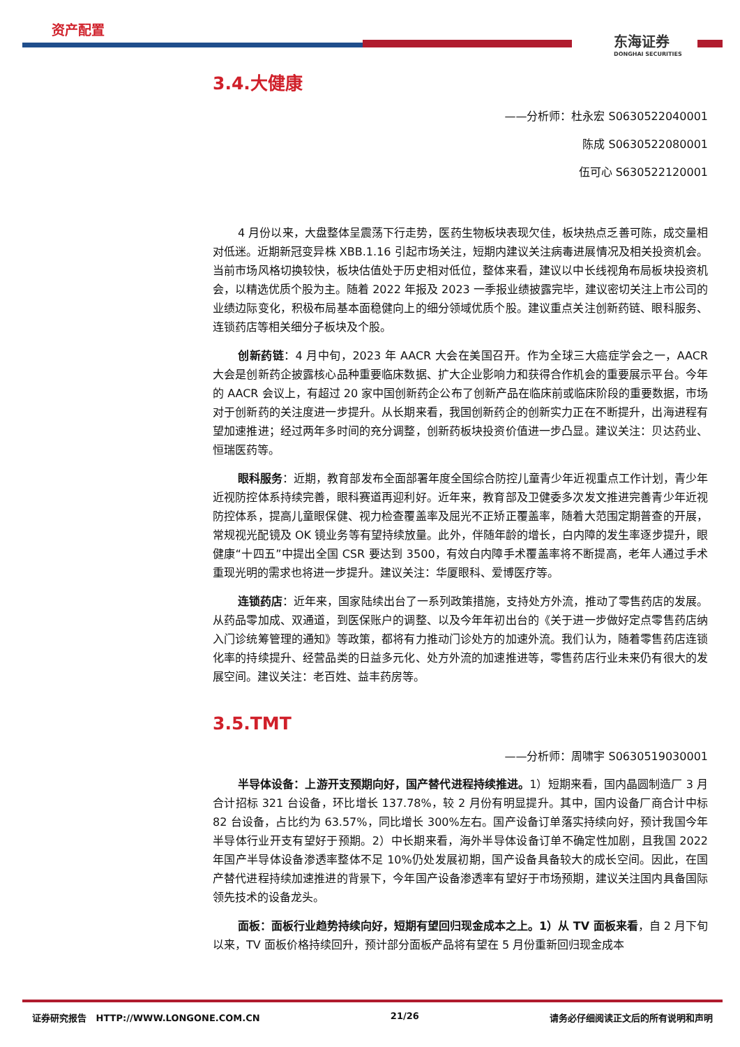资产配置
东海证券
DONGHAI SECURITIES
3.4.大健康
——分析师：杜永宏 S0630522040001
陈成 S0630522080001
伍可心 S630522120001
4 月份以来，大盘整体呈震荡下行走势，医药生物板块表现欠佳，板块热点乏善可陈，成交量相对低迷。近期新冠变异株 XBB.1.16 引起市场关注，短期内建议关注病毒进展情况及相关投资机会。当前市场风格切换较快，板块估值处于历史相对低位，整体来看，建议以中长线视角布局板块投资机会，以精选优质个股为主。随着 2022 年报及 2023 一季报业绩披露完毕，建议密切关注上市公司的业绩边际变化，积极布局基本面稳健向上的细分领域优质个股。建议重点关注创新药链、眼科服务、连锁药店等相关细分子板块及个股。
创新药链：4 月中旬，2023 年 AACR 大会在美国召开。作为全球三大癌症学会之一，AACR 大会是创新药企披露核心品种重要临床数据、扩大企业影响力和获得合作机会的重要展示平台。今年的 AACR 会议上，有超过 20 家中国创新药企公布了创新产品在临床前或临床阶段的重要数据，市场对于创新药的关注度进一步提升。从长期来看，我国创新药企的创新实力正在不断提升，出海进程有望加速推进；经过两年多时间的充分调整，创新药板块投资价值进一步凸显。建议关注：贝达药业、恒瑞医药等。
眼科服务：近期，教育部发布全面部署年度全国综合防控儿童青少年近视重点工作计划，青少年近视防控体系持续完善，眼科赛道再迎利好。近年来，教育部及卫健委多次发文推进完善青少年近视防控体系，提高儿童眼保健、视力检查覆盖率及屈光不正矫正覆盖率，随着大范围定期普查的开展，常规视光配镜及 OK 镜业务等有望持续放量。此外，伴随年龄的增长，白内障的发生率逐步提升，眼健康“十四五”中提出全国 CSR 要达到 3500，有效白内障手术覆盖率将不断提高，老年人通过手术重现光明的需求也将进一步提升。建议关注：华厦眼科、爱博医疗等。
连锁药店：近年来，国家陆续出台了一系列政策措施，支持处方外流，推动了零售药店的发展。从药品零加成、双通道，到医保账户的调整、以及今年年初出台的《关于进一步做好定点零售药店纳入门诊统筹管理的通知》等政策，都将有力推动门诊处方的加速外流。我们认为，随着零售药店连锁化率的持续提升、经营品类的日益多元化、处方外流的加速推进等，零售药店行业未来仍有很大的发展空间。建议关注：老百姓、益丰药房等。
3.5.TMT
——分析师：周啸宇 S0630519030001
半导体设备：上游开支预期向好，国产替代进程持续推进。1）短期来看，国内晶圆制造厂 3 月合计招标 321 台设备，环比增长 137.78%，较 2 月份有明显提升。其中，国内设备厂商合计中标 82 台设备，占比约为 63.57%，同比增长 300%左右。国产设备订单落实持续向好，预计我国今年半导体行业开支有望好于预期。2）中长期来看，海外半导体设备订单不确定性加剧，且我国 2022 年国产半导体设备渗透率整体不足 10%仍处发展初期，国产设备具备较大的成长空间。因此，在国产替代进程持续加速推进的背景下，今年国产设备渗透率有望好于市场预期，建议关注国内具备国际领先技术的设备龙头。
面板：面板行业趋势持续向好，短期有望回归现金成本之上。1）从 TV 面板来看，自 2 月下旬以来，TV 面板价格持续回升，预计部分面板产品将有望在 5 月份重新回归现金成本
证券研究报告 HTTP://WWW.LONGONE.COM.CN 21/26 请务必仔细阅读正文后的所有说明和声明